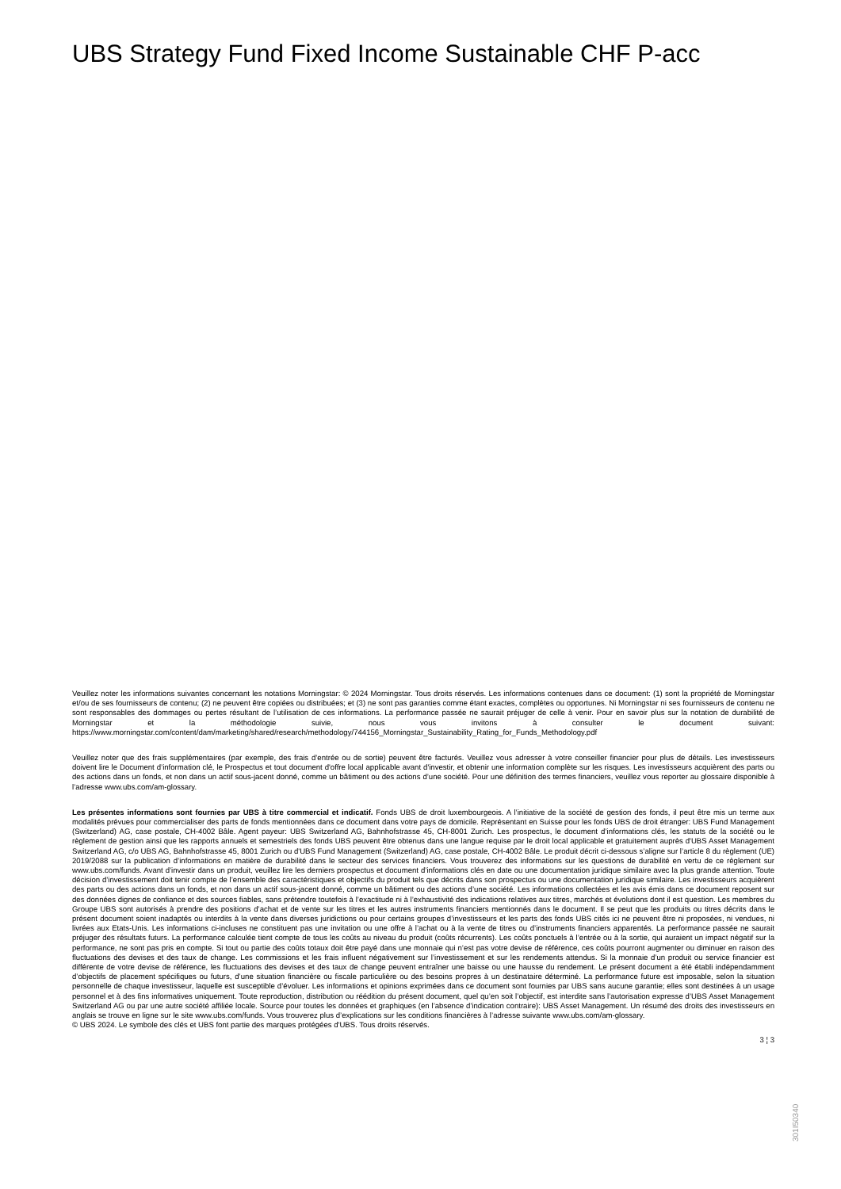UBS Strategy Fund Fixed Income Sustainable CHF P-acc
Veuillez noter les informations suivantes concernant les notations Morningstar: © 2024 Morningstar. Tous droits réservés. Les informations contenues dans ce document: (1) sont la propriété de Morningstar et/ou de ses fournisseurs de contenu; (2) ne peuvent être copiées ou distribuées; et (3) ne sont pas garanties comme étant exactes, complètes ou opportunes. Ni Morningstar ni ses fournisseurs de contenu ne sont responsables des dommages ou pertes résultant de l’utilisation de ces informations. La performance passée ne saurait préjuger de celle à venir. Pour en savoir plus sur la notation de durabilité de Morningstar et la méthodologie suivie, nous vous invitons à consulter le document suivant: https://www.morningstar.com/content/dam/marketing/shared/research/methodology/744156_Morningstar_Sustainability_Rating_for_Funds_Methodology.pdf
Veuillez noter que des frais supplémentaires (par exemple, des frais d’entrée ou de sortie) peuvent être facturés. Veuillez vous adresser à votre conseiller financier pour plus de détails. Les investisseurs doivent lire le Document d’information clé, le Prospectus et tout document d'offre local applicable avant d'investir, et obtenir une information complète sur les risques. Les investisseurs acquièrent des parts ou des actions dans un fonds, et non dans un actif sous-jacent donné, comme un bâtiment ou des actions d’une société. Pour une définition des termes financiers, veuillez vous reporter au glossaire disponible à l’adresse www.ubs.com/am-glossary.
Les présentes informations sont fournies par UBS à titre commercial et indicatif. Fonds UBS de droit luxembourgeois. A l’initiative de la société de gestion des fonds, il peut être mis un terme aux modalités prévues pour commercialiser des parts de fonds mentionnées dans ce document dans votre pays de domicile. Représentant en Suisse pour les fonds UBS de droit étranger: UBS Fund Management (Switzerland) AG, case postale, CH-4002 Bâle. Agent payeur: UBS Switzerland AG, Bahnhofstrasse 45, CH-8001 Zurich. Les prospectus, le document d’informations clés, les statuts de la société ou le règlement de gestion ainsi que les rapports annuels et semestriels des fonds UBS peuvent être obtenus dans une langue requise par le droit local applicable et gratuitement auprès d'UBS Asset Management Switzerland AG, c/o UBS AG, Bahnhofstrasse 45, 8001 Zurich ou d'UBS Fund Management (Switzerland) AG, case postale, CH-4002 Bâle. Le produit décrit ci-dessous s’aligne sur l’article 8 du règlement (UE) 2019/2088 sur la publication d’informations en matière de durabilité dans le secteur des services financiers. Vous trouverez des informations sur les questions de durabilité en vertu de ce règlement sur www.ubs.com/funds. Avant d’investir dans un produit, veuillez lire les derniers prospectus et document d’informations clés en date ou une documentation juridique similaire avec la plus grande attention. Toute décision d’investissement doit tenir compte de l’ensemble des caractéristiques et objectifs du produit tels que décrits dans son prospectus ou une documentation juridique similaire. Les investisseurs acquièrent des parts ou des actions dans un fonds, et non dans un actif sous-jacent donné, comme un bâtiment ou des actions d’une société. Les informations collectées et les avis émis dans ce document reposent sur des données dignes de confiance et des sources fiables, sans prétendre toutefois à l’exactitude ni à l’exhaustivité des indications relatives aux titres, marchés et évolutions dont il est question. Les membres du Groupe UBS sont autorisés à prendre des positions d’achat et de vente sur les titres et les autres instruments financiers mentionnés dans le document. Il se peut que les produits ou titres décrits dans le présent document soient inadaptés ou interdits à la vente dans diverses juridictions ou pour certains groupes d’investisseurs et les parts des fonds UBS cités ici ne peuvent être ni proposées, ni vendues, ni livrées aux Etats-Unis. Les informations ci-incluses ne constituent pas une invitation ou une offre à l’achat ou à la vente de titres ou d’instruments financiers apparentés. La performance passée ne saurait préjuger des résultats futurs. La performance calculée tient compte de tous les coûts au niveau du produit (coûts récurrents). Les coûts ponctuels à l’entrée ou à la sortie, qui auraient un impact négatif sur la performance, ne sont pas pris en compte. Si tout ou partie des coûts totaux doit être payé dans une monnaie qui n’est pas votre devise de référence, ces coûts pourront augmenter ou diminuer en raison des fluctuations des devises et des taux de change. Les commissions et les frais influent négativement sur l’investissement et sur les rendements attendus. Si la monnaie d’un produit ou service financier est différente de votre devise de référence, les fluctuations des devises et des taux de change peuvent entraîner une baisse ou une hausse du rendement. Le présent document a été établi indépendamment d’objectifs de placement spécifiques ou futurs, d’une situation financière ou fiscale particulière ou des besoins propres à un destinataire déterminé. La performance future est imposable, selon la situation personnelle de chaque investisseur, laquelle est susceptible d’évoluer. Les informations et opinions exprimées dans ce document sont fournies par UBS sans aucune garantie; elles sont destinées à un usage personnel et à des fins informatives uniquement. Toute reproduction, distribution ou réédition du présent document, quel qu’en soit l’objectif, est interdite sans l’autorisation expresse d’UBS Asset Management Switzerland AG ou par une autre société affiliée locale. Source pour toutes les données et graphiques (en l’absence d’indication contraire): UBS Asset Management. Un résumé des droits des investisseurs en anglais se trouve en ligne sur le site www.ubs.com/funds. Vous trouverez plus d’explications sur les conditions financières à l’adresse suivante www.ubs.com/am-glossary.
© UBS 2024. Le symbole des clés et UBS font partie des marques protégées d'UBS. Tous droits réservés.
3 ¦ 3
301I50340